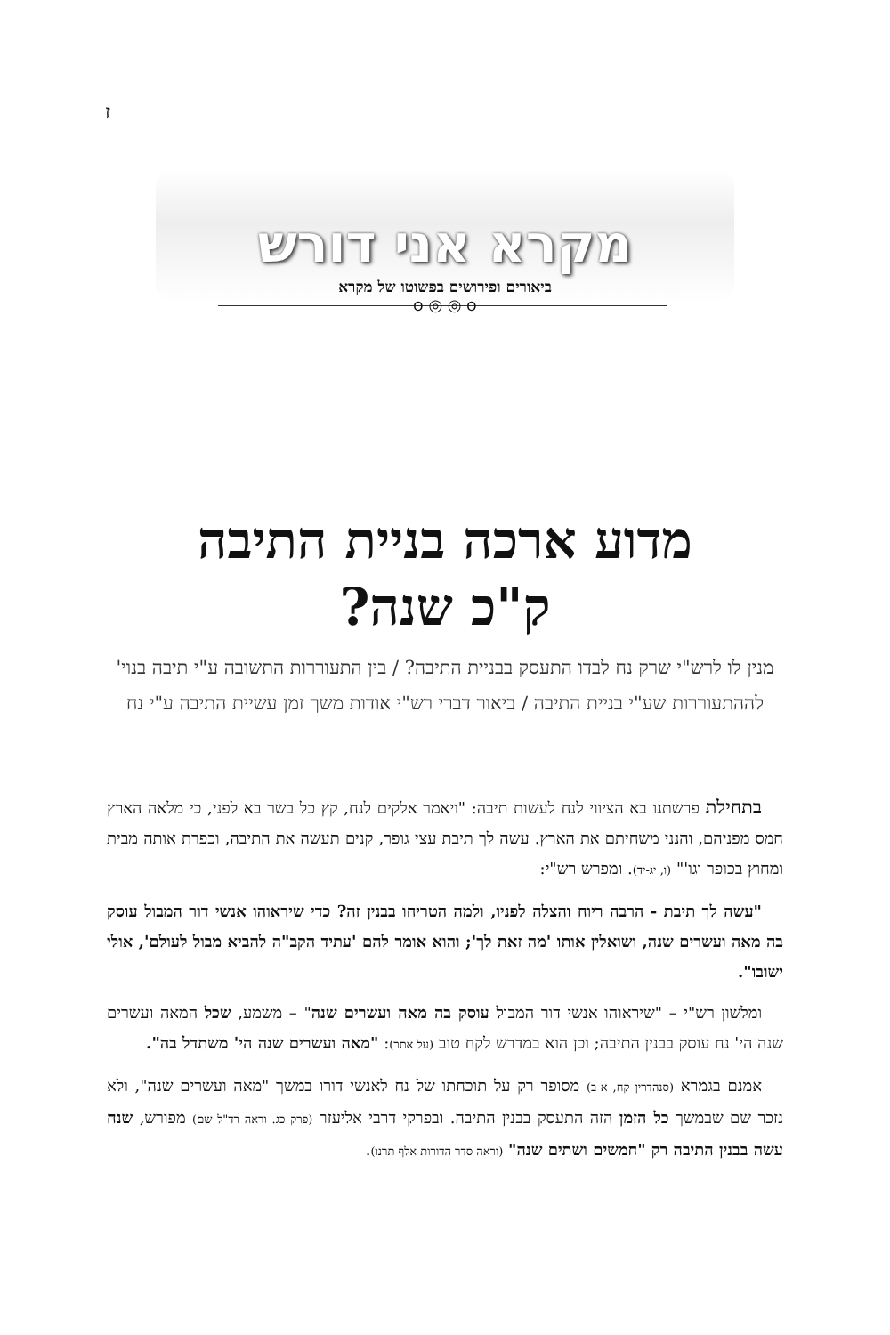ז
מקרא אני דורש
ביאורים ופירושים בפשוטו של מקרא
௦ ◎ ◎ ௦
מדוע ארכה בניית התיבה
ק"כ שנה?
מנין לו לרש"י שרק נח לבדו התעסק בבניית התיבה? / בין התעוררות התשובה ע"י תיבה בנוי' לההתעוררות שע"י בניית התיבה / ביאור דברי רש"י אודות משך זמן עשיית התיבה ע"י נח
בתחילת פרשתנו בא הציווי לנח לעשות תיבה: "ויאמר אלקים לנח, קץ כל בשר בא לפני, כי מלאה הארץ חמס מפניהם, והנני משחיתם את הארץ. עשה לך תיבת עצי גופר, קנים תעשה את התיבה, וכפרת אותה מבית ומחוץ בכופר וגו'" (ו, יג-יד). ומפרש רש"י:
"עשה לך תיבת - הרבה ריוח והצלה לפניו, ולמה הטריחו בבנין זה? כדי שיראוהו אנשי דור המבול עוסק בה מאה ועשרים שנה, ושואלין אותו 'מה זאת לך'; והוא אומר להם 'עתיד הקב"ה להביא מבול לעולם', אולי ישובו".
ומלשון רש"י – "שיראוהו אנשי דור המבול עוסק בה מאה ועשרים שנה" – משמע, שכל המאה ועשרים שנה הי' נח עוסק בבנין התיבה; וכן הוא במדרש לקח טוב (על אתר): "מאה ועשרים שנה הי' משתדל בה".
אמנם בגמרא (סנהדרין קח, א-ב) מסופר רק על תוכחתו של נח לאנשי דורו במשך "מאה ועשרים שנה", ולא נזכר שם שבמשך כל הזמן הזה התעסק בבנין התיבה. ובפרקי דרבי אליעזר (פרק כג. וראה רד"ל שם) מפורש, שנח עשה בבנין התיבה רק "חמשים ושתים שנה" (וראה סדר הדורות אלף תרנו).